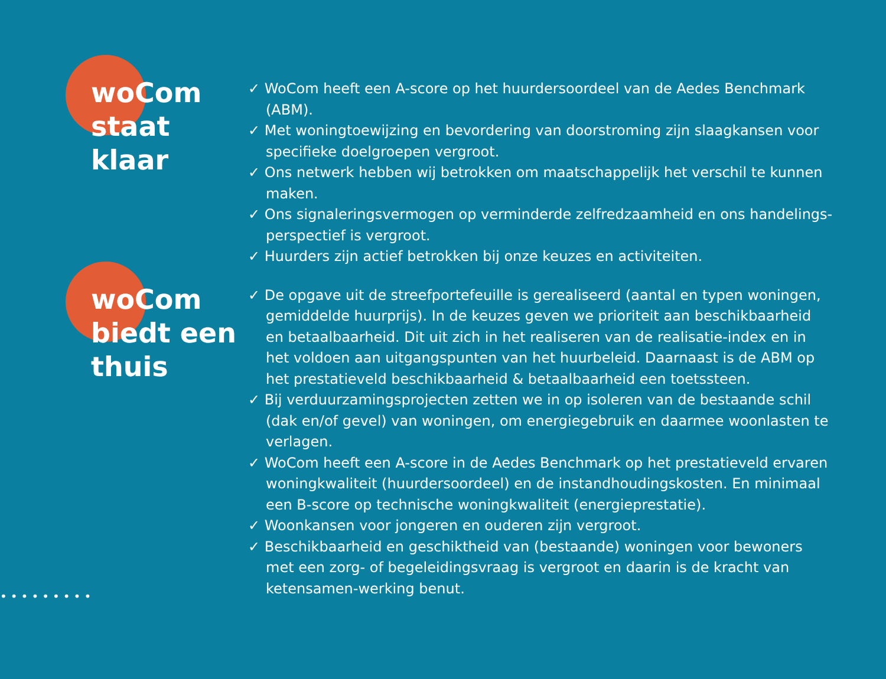woCom
staat
klaar
✓ WoCom heeft een A-score op het huurdersoordeel van de Aedes Benchmark (ABM).
✓ Met woningtoewijzing en bevordering van doorstroming zijn slaagkansen voor specifieke doelgroepen vergroot.
✓ Ons netwerk hebben wij betrokken om maatschappelijk het verschil te kunnen maken.
✓ Ons signaleringsvermogen op verminderde zelfredzaamheid en ons handelings-perspectief is vergroot.
✓ Huurders zijn actief betrokken bij onze keuzes en activiteiten.
woCom
biedt een
thuis
✓ De opgave uit de streefportefeuille is gerealiseerd (aantal en typen woningen, gemiddelde huurprijs). In de keuzes geven we prioriteit aan beschikbaarheid en betaalbaarheid. Dit uit zich in het realiseren van de realisatie-index en in het voldoen aan uitgangspunten van het huurbeleid. Daarnaast is de ABM op het prestatieveld beschikbaarheid & betaalbaarheid een toetssteen.
✓ Bij verduurzamingsprojecten zetten we in op isoleren van de bestaande schil (dak en/of gevel) van woningen, om energiegebruik en daarmee woonlasten te verlagen.
✓ WoCom heeft een A-score in de Aedes Benchmark op het prestatieveld ervaren woningkwaliteit (huurdersoordeel) en de instandhoudingskosten. En minimaal een B-score op technische woningkwaliteit (energieprestatie).
✓ Woonkansen voor jongeren en ouderen zijn vergroot.
✓ Beschikbaarheid en geschiktheid van (bestaande) woningen voor bewoners met een zorg- of begeleidingsvraag is vergroot en daarin is de kracht van ketensamen-werking benut.
•••••••••